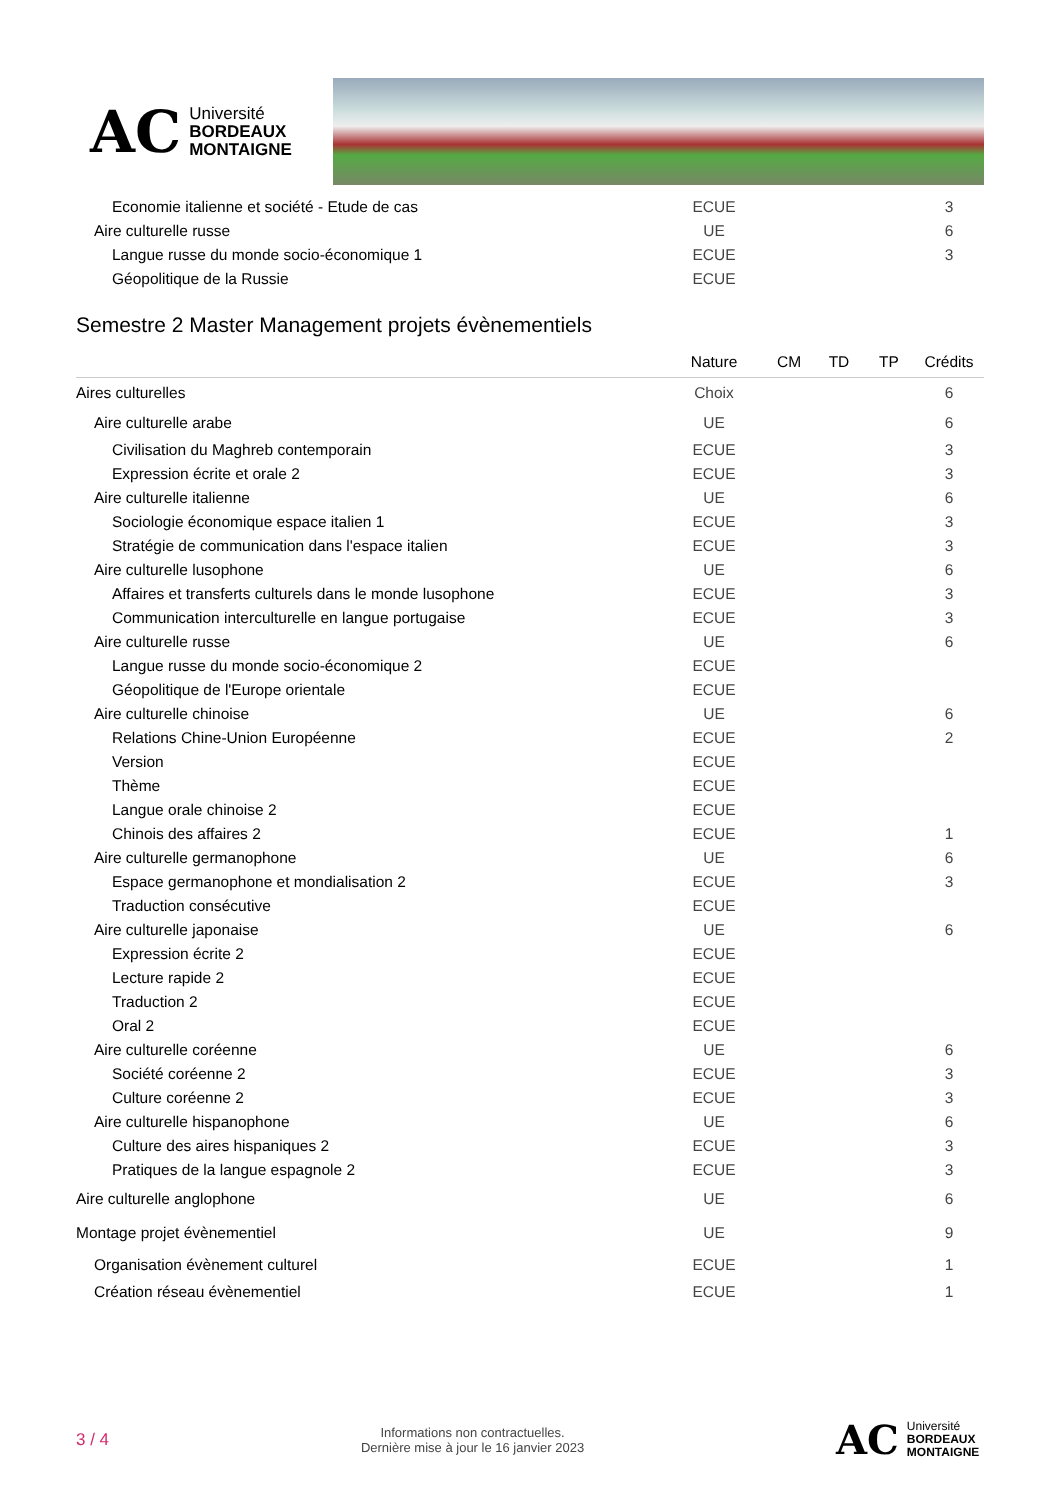AC Université
BORDEAUX
MONTAIGNE
| Economie italienne et société - Etude de cas | ECUE | | | | 3 |
| Aire culturelle russe | UE | | | | 6 |
| Langue russe du monde socio-économique 1 | ECUE | | | | 3 |
| Géopolitique de la Russie | ECUE | | | | |
Semestre 2 Master Management projets évènementiels
| | Nature | CM | TD | TP | Crédits |
| --- | --- | --- | --- | --- | --- |
| Aires culturelles | Choix | | | | 6 |
| Aire culturelle arabe | UE | | | | 6 |
| Civilisation du Maghreb contemporain | ECUE | | | | 3 |
| Expression écrite et orale 2 | ECUE | | | | 3 |
| Aire culturelle italienne | UE | | | | 6 |
| Sociologie économique espace italien 1 | ECUE | | | | 3 |
| Stratégie de communication dans l'espace italien | ECUE | | | | 3 |
| Aire culturelle lusophone | UE | | | | 6 |
| Affaires et transferts culturels dans le monde lusophone | ECUE | | | | 3 |
| Communication interculturelle en langue portugaise | ECUE | | | | 3 |
| Aire culturelle russe | UE | | | | 6 |
| Langue russe du monde socio-économique 2 | ECUE | | | | |
| Géopolitique de l'Europe orientale | ECUE | | | | |
| Aire culturelle chinoise | UE | | | | 6 |
| Relations Chine-Union Européenne | ECUE | | | | 2 |
| Version | ECUE | | | | |
| Thème | ECUE | | | | |
| Langue orale chinoise 2 | ECUE | | | | |
| Chinois des affaires 2 | ECUE | | | | 1 |
| Aire culturelle germanophone | UE | | | | 6 |
| Espace germanophone et mondialisation 2 | ECUE | | | | 3 |
| Traduction consécutive | ECUE | | | | |
| Aire culturelle japonaise | UE | | | | 6 |
| Expression écrite 2 | ECUE | | | | |
| Lecture rapide 2 | ECUE | | | | |
| Traduction 2 | ECUE | | | | |
| Oral 2 | ECUE | | | | |
| Aire culturelle coréenne | UE | | | | 6 |
| Société coréenne 2 | ECUE | | | | 3 |
| Culture coréenne 2 | ECUE | | | | 3 |
| Aire culturelle hispanophone | UE | | | | 6 |
| Culture des aires hispaniques 2 | ECUE | | | | 3 |
| Pratiques de la langue espagnole 2 | ECUE | | | | 3 |
| Aire culturelle anglophone | UE | | | | 6 |
| Montage projet évènementiel | UE | | | | 9 |
| Organisation évènement culturel | ECUE | | | | 1 |
| Création réseau évènementiel | ECUE | | | | 1 |
3 / 4
Informations non contractuelles.
Dernière mise à jour le 16 janvier 2023
AC Université
BORDEAUX
MONTAIGNE